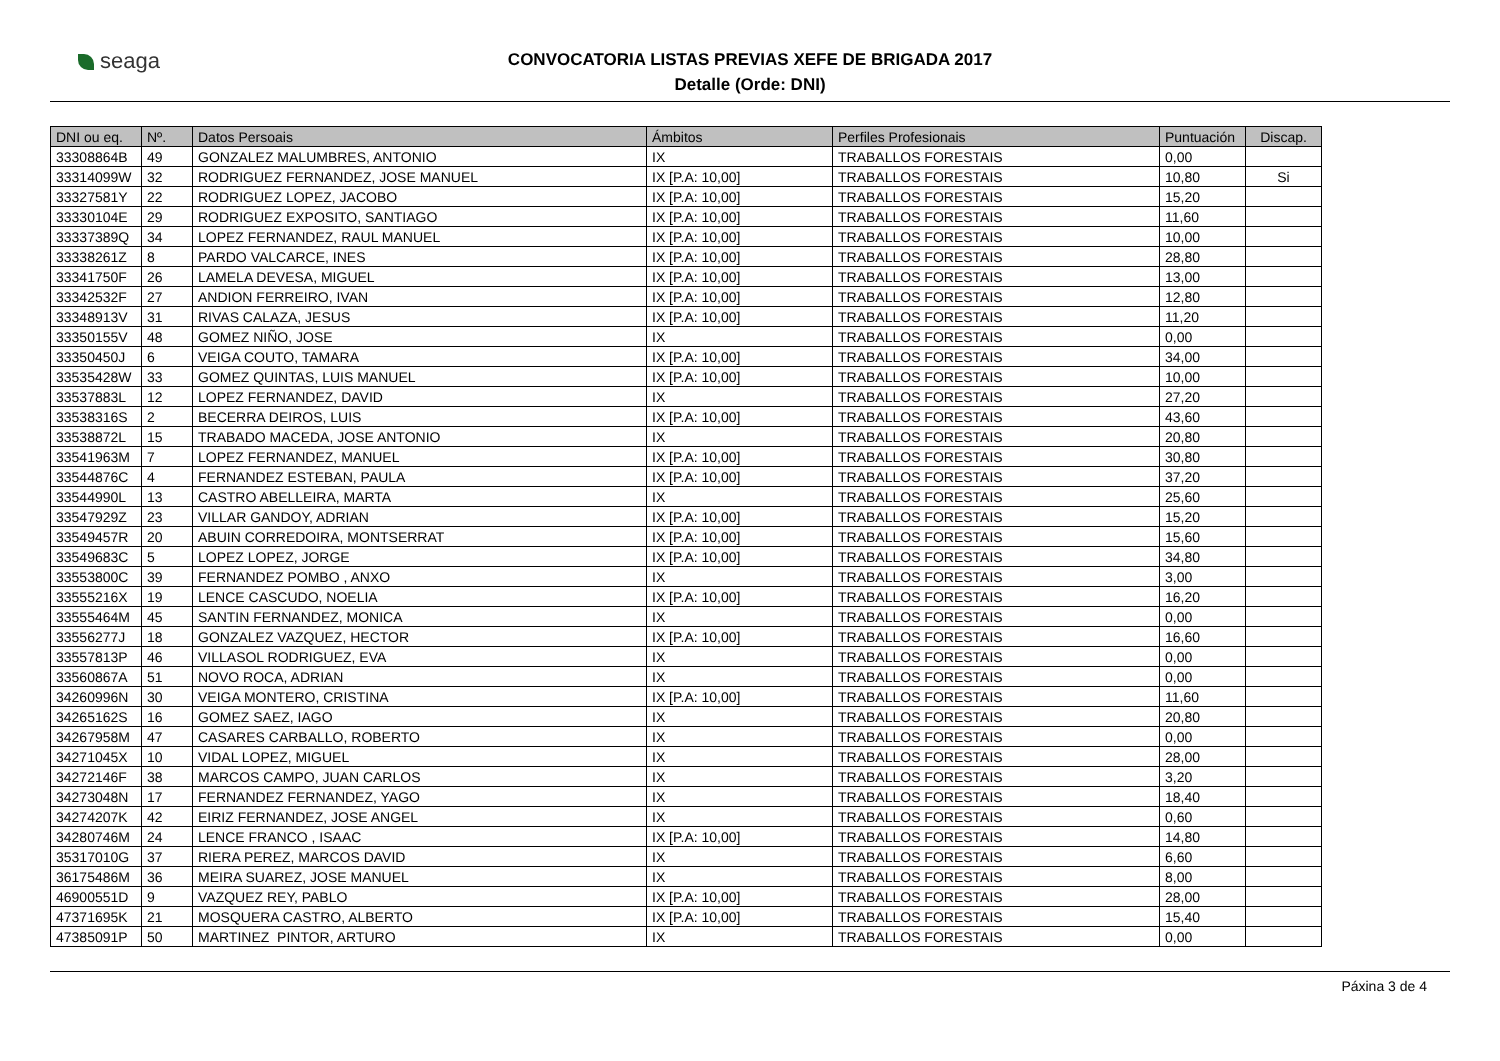seaga
CONVOCATORIA LISTAS PREVIAS XEFE DE BRIGADA 2017
Detalle (Orde: DNI)
| DNI ou eq. | Nº. | Datos Persoais | Ámbitos | Perfiles Profesionais | Puntuación | Discap. |
| --- | --- | --- | --- | --- | --- | --- |
| 33308864B | 49 | GONZALEZ MALUMBRES, ANTONIO | IX | TRABALLOS FORESTAIS | 0,00 | |
| 33314099W | 32 | RODRIGUEZ FERNANDEZ, JOSE MANUEL | IX [P.A: 10,00] | TRABALLOS FORESTAIS | 10,80 | Si |
| 33327581Y | 22 | RODRIGUEZ LOPEZ, JACOBO | IX [P.A: 10,00] | TRABALLOS FORESTAIS | 15,20 | |
| 33330104E | 29 | RODRIGUEZ EXPOSITO, SANTIAGO | IX [P.A: 10,00] | TRABALLOS FORESTAIS | 11,60 | |
| 33337389Q | 34 | LOPEZ FERNANDEZ, RAUL MANUEL | IX [P.A: 10,00] | TRABALLOS FORESTAIS | 10,00 | |
| 33338261Z | 8 | PARDO VALCARCE, INES | IX [P.A: 10,00] | TRABALLOS FORESTAIS | 28,80 | |
| 33341750F | 26 | LAMELA DEVESA, MIGUEL | IX [P.A: 10,00] | TRABALLOS FORESTAIS | 13,00 | |
| 33342532F | 27 | ANDION FERREIRO, IVAN | IX [P.A: 10,00] | TRABALLOS FORESTAIS | 12,80 | |
| 33348913V | 31 | RIVAS CALAZA, JESUS | IX [P.A: 10,00] | TRABALLOS FORESTAIS | 11,20 | |
| 33350155V | 48 | GOMEZ NIÑO, JOSE | IX | TRABALLOS FORESTAIS | 0,00 | |
| 33350450J | 6 | VEIGA COUTO, TAMARA | IX [P.A: 10,00] | TRABALLOS FORESTAIS | 34,00 | |
| 33535428W | 33 | GOMEZ QUINTAS, LUIS MANUEL | IX [P.A: 10,00] | TRABALLOS FORESTAIS | 10,00 | |
| 33537883L | 12 | LOPEZ FERNANDEZ, DAVID | IX | TRABALLOS FORESTAIS | 27,20 | |
| 33538316S | 2 | BECERRA DEIROS, LUIS | IX [P.A: 10,00] | TRABALLOS FORESTAIS | 43,60 | |
| 33538872L | 15 | TRABADO MACEDA, JOSE ANTONIO | IX | TRABALLOS FORESTAIS | 20,80 | |
| 33541963M | 7 | LOPEZ FERNANDEZ, MANUEL | IX [P.A: 10,00] | TRABALLOS FORESTAIS | 30,80 | |
| 33544876C | 4 | FERNANDEZ ESTEBAN, PAULA | IX [P.A: 10,00] | TRABALLOS FORESTAIS | 37,20 | |
| 33544990L | 13 | CASTRO ABELLEIRA, MARTA | IX | TRABALLOS FORESTAIS | 25,60 | |
| 33547929Z | 23 | VILLAR GANDOY, ADRIAN | IX [P.A: 10,00] | TRABALLOS FORESTAIS | 15,20 | |
| 33549457R | 20 | ABUIN CORREDOIRA, MONTSERRAT | IX [P.A: 10,00] | TRABALLOS FORESTAIS | 15,60 | |
| 33549683C | 5 | LOPEZ LOPEZ, JORGE | IX [P.A: 10,00] | TRABALLOS FORESTAIS | 34,80 | |
| 33553800C | 39 | FERNANDEZ POMBO , ANXO | IX | TRABALLOS FORESTAIS | 3,00 | |
| 33555216X | 19 | LENCE CASCUDO, NOELIA | IX [P.A: 10,00] | TRABALLOS FORESTAIS | 16,20 | |
| 33555464M | 45 | SANTIN FERNANDEZ, MONICA | IX | TRABALLOS FORESTAIS | 0,00 | |
| 33556277J | 18 | GONZALEZ VAZQUEZ, HECTOR | IX [P.A: 10,00] | TRABALLOS FORESTAIS | 16,60 | |
| 33557813P | 46 | VILLASOL RODRIGUEZ, EVA | IX | TRABALLOS FORESTAIS | 0,00 | |
| 33560867A | 51 | NOVO ROCA, ADRIAN | IX | TRABALLOS FORESTAIS | 0,00 | |
| 34260996N | 30 | VEIGA MONTERO, CRISTINA | IX [P.A: 10,00] | TRABALLOS FORESTAIS | 11,60 | |
| 34265162S | 16 | GOMEZ SAEZ, IAGO | IX | TRABALLOS FORESTAIS | 20,80 | |
| 34267958M | 47 | CASARES CARBALLO, ROBERTO | IX | TRABALLOS FORESTAIS | 0,00 | |
| 34271045X | 10 | VIDAL LOPEZ, MIGUEL | IX | TRABALLOS FORESTAIS | 28,00 | |
| 34272146F | 38 | MARCOS CAMPO, JUAN CARLOS | IX | TRABALLOS FORESTAIS | 3,20 | |
| 34273048N | 17 | FERNANDEZ FERNANDEZ, YAGO | IX | TRABALLOS FORESTAIS | 18,40 | |
| 34274207K | 42 | EIRIZ FERNANDEZ, JOSE ANGEL | IX | TRABALLOS FORESTAIS | 0,60 | |
| 34280746M | 24 | LENCE FRANCO , ISAAC | IX [P.A: 10,00] | TRABALLOS FORESTAIS | 14,80 | |
| 35317010G | 37 | RIERA PEREZ, MARCOS DAVID | IX | TRABALLOS FORESTAIS | 6,60 | |
| 36175486M | 36 | MEIRA SUAREZ, JOSE MANUEL | IX | TRABALLOS FORESTAIS | 8,00 | |
| 46900551D | 9 | VAZQUEZ REY, PABLO | IX [P.A: 10,00] | TRABALLOS FORESTAIS | 28,00 | |
| 47371695K | 21 | MOSQUERA CASTRO, ALBERTO | IX [P.A: 10,00] | TRABALLOS FORESTAIS | 15,40 | |
| 47385091P | 50 | MARTINEZ PINTOR, ARTURO | IX | TRABALLOS FORESTAIS | 0,00 | |
Páxina 3 de 4